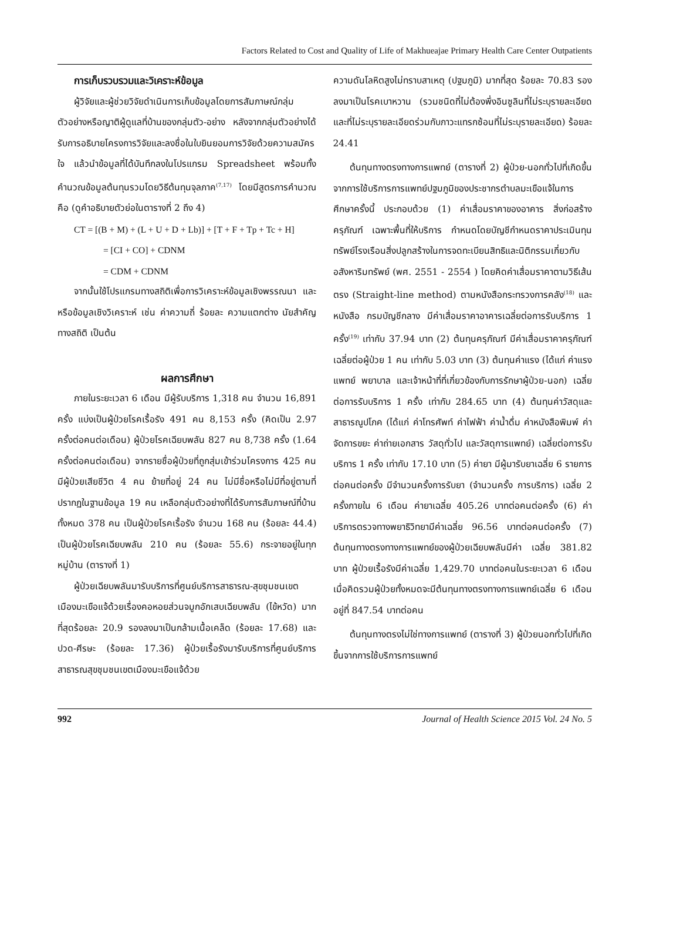Factors Related to Cost and Quality of Life of Makhueajae Primary Health Care Center Outpatients
การเก็บรวบรวมและวิเคราะห์ข้อมูล
ผู้วิจัยและผู้ช่วยวิจัยดำเนินการเก็บข้อมูลโดยการสัมภาษณ์กลุ่มตัวอย่างหรือญาติผู้ดูแลที่บ้านของกลุ่มตัว-อย่าง หลังจากกลุ่มตัวอย่างได้รับการอธิบายโครงการวิจัยและลงชื่อในใบยินยอมการวิจัยด้วยความสมัครใจ แล้วนำข้อมูลที่ได้บันทึกลงในโปรแกรม Spreadsheet พร้อมทั้งคำนวณข้อมูลต้นทุนรวมโดยวิธีต้นทุนจุลภาค<sup>(7,17)</sup> โดยมีสูตรการคำนวณคือ (ดูคำอธิบายตัวย่อในตารางที่ 2 ถึง 4)
CT = [(B + M) + (L + U + D + Lb)] + [T + F + Tp + Tc + H]
= [CI + CO] + CDNM
= CDM + CDNM
จากนั้นใช้โปรแกรมทางสถิติเพื่อการวิเคราะห์ข้อมูลเชิงพรรณนา และหรือข้อมูลเชิงวิเคราะห์ เช่น ค่าความถี่ ร้อยละ ความแตกต่าง นัยสำคัญทางสถิติ เป็นต้น
ผลการศึกษา
ภายในระยะเวลา 6 เดือน มีผู้รับบริการ 1,318 คน จำนวน 16,891 ครั้ง แบ่งเป็นผู้ป่วยโรคเรื้อรัง 491 คน 8,153 ครั้ง (คิดเป็น 2.97 ครั้งต่อคนต่อเดือน) ผู้ป่วยโรคเฉียบพลัน 827 คน 8,738 ครั้ง (1.64 ครั้งต่อคนต่อเดือน) จากรายชื่อผู้ป่วยที่ถูกสุ่มเข้าร่วมโครงการ 425 คน มีผู้ป่วยเสียชีวิต 4 คน ย้ายที่อยู่ 24 คน ไม่มีชื่อหรือไม่มีที่อยู่ตามที่ปรากฏในฐานข้อมูล 19 คน เหลือกลุ่มตัวอย่างที่ได้รับการสัมภาษณ์ที่บ้านทั้งหมด 378 คน เป็นผู้ป่วยโรคเรื้อรัง จำนวน 168 คน (ร้อยละ 44.4) เป็นผู้ป่วยโรคเฉียบพลัน 210 คน (ร้อยละ 55.6) กระจายอยู่ในทุกหมู่บ้าน (ตารางที่ 1)
ผู้ป่วยเฉียบพลันมารับบริการที่ศูนย์บริการสาธารณ-สุขชุมชนเขตเมืองมะเขือแจ้ด้วยเรื่องคอหอยส่วนจมูกอักเสบเฉียบพลัน (ไข้หวัด) มากที่สุดร้อยละ 20.9 รองลงมาเป็นกล้ามเนื้อเคล็ด (ร้อยละ 17.68) และปวด-ศีรษะ (ร้อยละ 17.36) ผู้ป่วยเรื้อรังมารับบริการที่ศูนย์บริการสาธารณสุขชุมชนเขตเมืองมะเขือแจ้ด้วย
ความดันโลหิตสูงไม่ทราบสาเหตุ (ปฐมภูมิ) มากที่สุด ร้อยละ 70.83 รองลงมาเป็นโรคเบาหวาน (รวมชนิดที่ไม่ต้องพึ่งอินซูลินที่ไม่ระบุรายละเอียด และที่ไม่ระบุรายละเอียดร่วมกับภาวะแทรกซ้อนที่ไม่ระบุรายละเอียด) ร้อยละ 24.41
ต้นทุนทางตรงทางการแพทย์ (ตารางที่ 2) ผู้ป่วย-นอกทั่วไปที่เกิดขึ้นจากการใช้บริการการแพทย์ปฐมภูมิของประชากรตำบลมะเขือแจ้ในการศึกษาครั้งนี้ ประกอบด้วย (1) ค่าเสื่อมราคาของอาคาร สิ่งก่อสร้าง ครุภัณฑ์ เฉพาะพื้นที่ให้บริการ กำหนดโดยบัญชีกำหนดราคาประเมินทุนทรัพย์โรงเรือนสิ่งปลูกสร้างในการจดทะเบียนสิทธิและนิติกรรมเกี่ยวกับอสังหาริมทรัพย์ (พศ. 2551 - 2554 ) โดยคิดค่าเสื่อมราคาตามวิธีเส้นตรง (Straight-line method) ตามหนังสือกระทรวงการคลัง<sup>(18)</sup> และหนังสือ กรมบัญชีกลาง มีค่าเสื่อมราคาอาคารเฉลี่ยต่อการรับบริการ 1 ครั้ง<sup>(19)</sup> เท่ากับ 37.94 บาท (2) ต้นทุนครุภัณฑ์ มีค่าเสื่อมราคาครุภัณฑ์เฉลี่ยต่อผู้ป่วย 1 คน เท่ากับ 5.03 บาท (3) ต้นทุนค่าแรง (ได้แก่ ค่าแรงแพทย์ พยาบาล และเจ้าหน้าที่ที่เกี่ยวข้องกับการรักษาผู้ป่วย-นอก) เฉลี่ยต่อการรับบริการ 1 ครั้ง เท่ากับ 284.65 บาท (4) ต้นทุนค่าวัสดุและสาธารณูปโภค (ได้แก่ ค่าโทรศัพท์ ค่าไฟฟ้า ค่าน้ำดื่ม ค่าหนังสือพิมพ์ ค่าจัดการขยะ ค่าถ่ายเอกสาร วัสดุทั่วไป และวัสดุการแพทย์) เฉลี่ยต่อการรับบริการ 1 ครั้ง เท่ากับ 17.10 บาท (5) ค่ายา มีผู้มารับยาเฉลี่ย 6 รายการต่อคนต่อครั้ง มีจำนวนครั้งการรับยา (จำนวนครั้ง การบริการ) เฉลี่ย 2 ครั้งภายใน 6 เดือน ค่ายาเฉลี่ย 405.26 บาทต่อคนต่อครั้ง (6) ค่าบริการตรวจทางพยาธิวิทยามีค่าเฉลี่ย 96.56 บาทต่อคนต่อครั้ง (7) ต้นทุนทางตรงทางการแพทย์ของผู้ป่วยเฉียบพลันมีค่า เฉลี่ย 381.82 บาท ผู้ป่วยเรื้อรังมีค่าเฉลี่ย 1,429.70 บาทต่อคนในระยะเวลา 6 เดือน เมื่อคิดรวมผู้ป่วยทั้งหมดจะมีต้นทุนทางตรงทางการแพทย์เฉลี่ย 6 เดือนอยู่ที่ 847.54 บาทต่อคน
ต้นทุนทางตรงไม่ใช่ทางการแพทย์ (ตารางที่ 3) ผู้ป่วยนอกทั่วไปที่เกิดขึ้นจากการใช้บริการการแพทย์
992 Journal of Health Science 2015 Vol. 24 No. 5